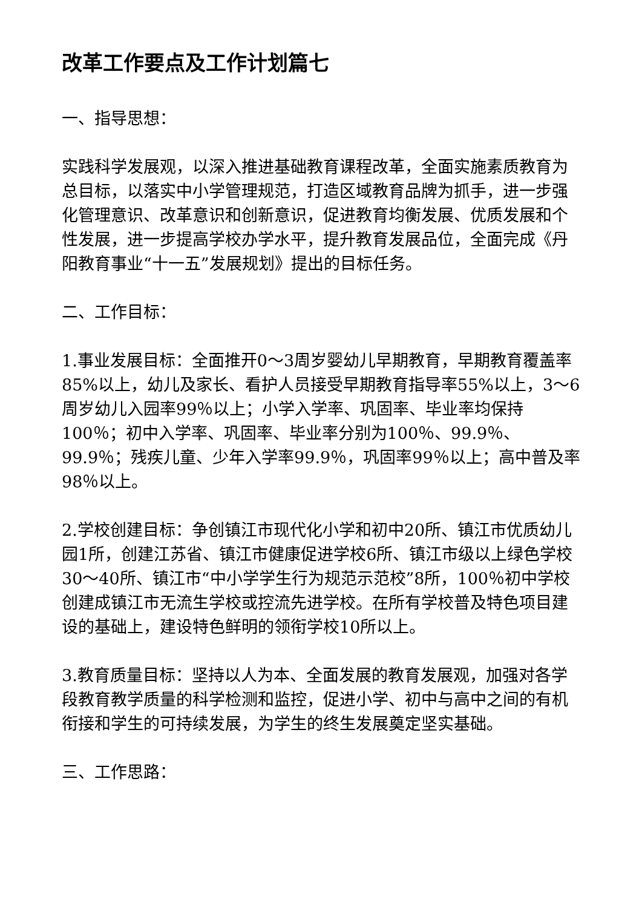改革工作要点及工作计划篇七
一、指导思想：
实践科学发展观，以深入推进基础教育课程改革，全面实施素质教育为总目标，以落实中小学管理规范，打造区域教育品牌为抓手，进一步强化管理意识、改革意识和创新意识，促进教育均衡发展、优质发展和个性发展，进一步提高学校办学水平，提升教育发展品位，全面完成《丹阳教育事业“十一五”发展规划》提出的目标任务。
二、工作目标：
1.事业发展目标：全面推开0～3周岁婴幼儿早期教育，早期教育覆盖率85%以上，幼儿及家长、看护人员接受早期教育指导率55%以上，3～6周岁幼儿入园率99％以上；小学入学率、巩固率、毕业率均保持100％；初中入学率、巩固率、毕业率分别为100％、99.9％、99.9％；残疾儿童、少年入学率99.9％，巩固率99％以上；高中普及率98％以上。
2.学校创建目标：争创镇江市现代化小学和初中20所、镇江市优质幼儿园1所，创建江苏省、镇江市健康促进学校6所、镇江市级以上绿色学校30～40所、镇江市“中小学学生行为规范示范校”8所，100％初中学校创建成镇江市无流生学校或控流先进学校。在所有学校普及特色项目建设的基础上，建设特色鲜明的领衔学校10所以上。
3.教育质量目标：坚持以人为本、全面发展的教育发展观，加强对各学段教育教学质量的科学检测和监控，促进小学、初中与高中之间的有机衔接和学生的可持续发展，为学生的终生发展奠定坚实基础。
三、工作思路：